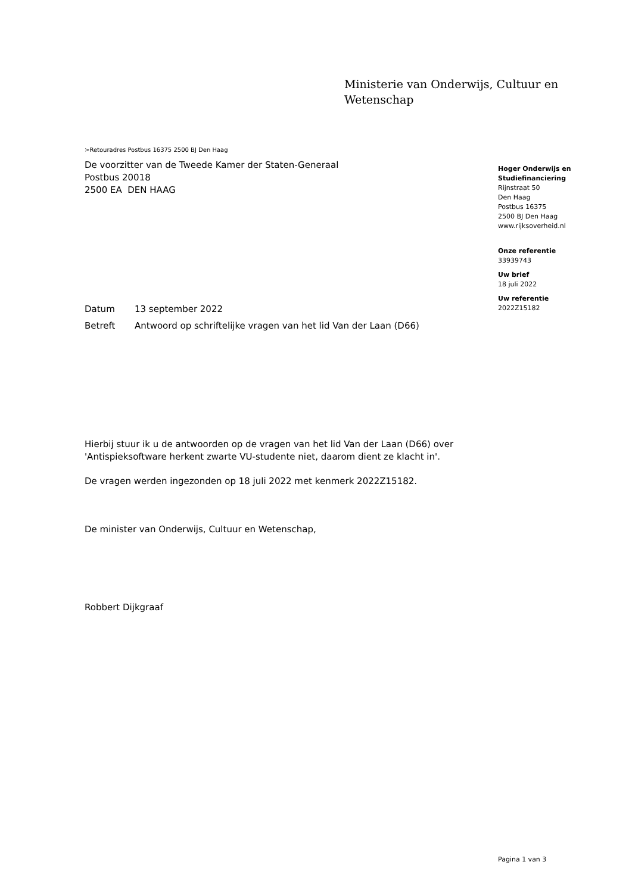Ministerie van Onderwijs, Cultuur en
Wetenschap
>Retouradres Postbus 16375 2500 BJ Den Haag
De voorzitter van de Tweede Kamer der Staten-Generaal
Postbus 20018
2500 EA DEN HAAG
| Datum | 13 september 2022 |
| Betreft | Antwoord op schriftelijke vragen van het lid Van der Laan (D66) |
Hierbij stuur ik u de antwoorden op de vragen van het lid Van der Laan (D66) over 'Antispieksoftware herkent zwarte VU-studente niet, daarom dient ze klacht in'.
De vragen werden ingezonden op 18 juli 2022 met kenmerk 2022Z15182.
De minister van Onderwijs, Cultuur en Wetenschap,
Robbert Dijkgraaf
Hoger Onderwijs en Studiefinanciering
Rijnstraat 50
Den Haag
Postbus 16375
2500 BJ Den Haag
www.rijksoverheid.nl
Onze referentie
33939743
Uw brief
18 juli 2022
Uw referentie
2022Z15182
Pagina 1 van 3